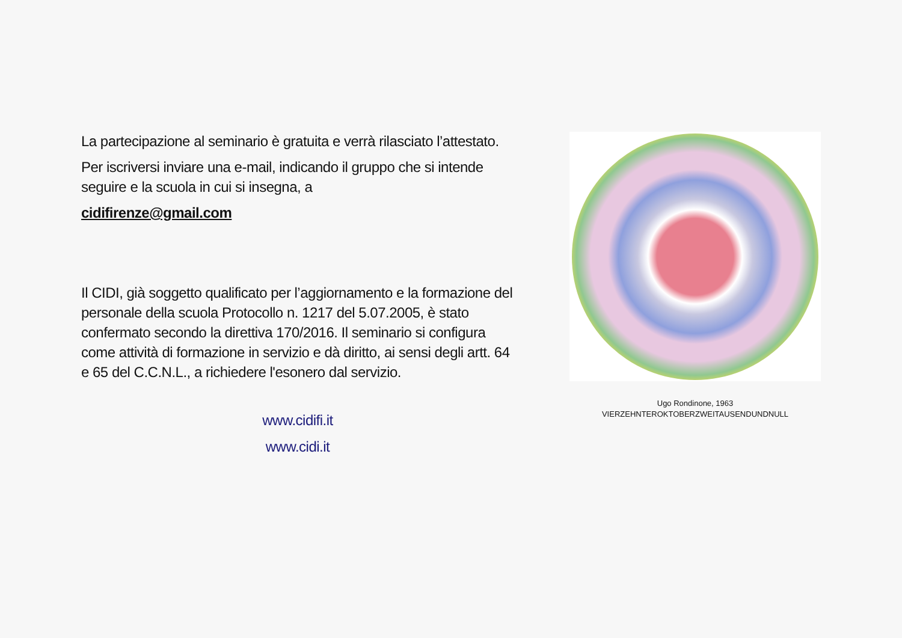La partecipazione al seminario è gratuita e verrà rilasciato l’attestato.
Per iscriversi inviare una e-mail, indicando il gruppo che si intende seguire e la scuola in cui si insegna, a
cidifirenze@gmail.com
Il CIDI, già soggetto qualificato per l’aggiornamento e la formazione del personale della scuola Protocollo n. 1217 del 5.07.2005, è stato confermato secondo la direttiva 170/2016. Il seminario si configura come attività di formazione in servizio e dà diritto, ai sensi degli artt. 64 e 65 del C.C.N.L., a richiedere l'esonero dal servizio.
www.cidifi.it
www.cidi.it
Ugo Rondinone, 1963
VIERZEHNTEROKTOBERZWEITAUSENDUNDNULL